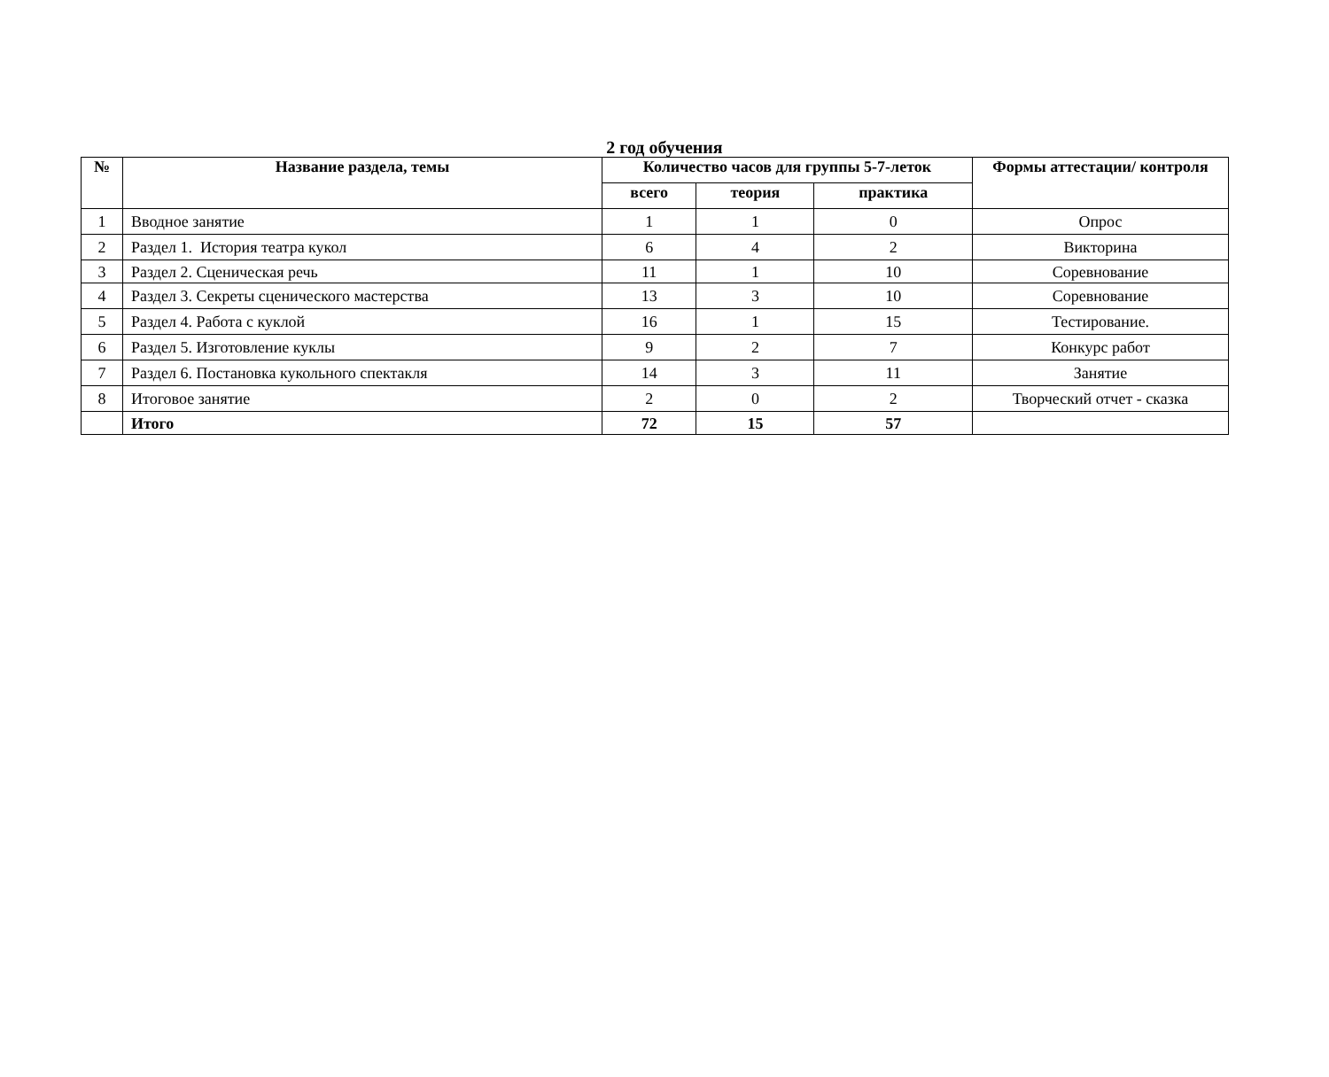2 год обучения
| № | Название раздела, темы | Количество часов для группы 5-7-леток | | | Формы аттестации/ контроля |
| --- | --- | --- | --- | --- | --- |
| | | всего | теория | практика | |
| 1 | Вводное занятие | 1 | 1 | 0 | Опрос |
| 2 | Раздел 1. История театра кукол | 6 | 4 | 2 | Викторина |
| 3 | Раздел 2. Сценическая речь | 11 | 1 | 10 | Соревнование |
| 4 | Раздел 3. Секреты сценического мастерства | 13 | 3 | 10 | Соревнование |
| 5 | Раздел 4. Работа с куклой | 16 | 1 | 15 | Тестирование. |
| 6 | Раздел 5. Изготовление куклы | 9 | 2 | 7 | Конкурс работ |
| 7 | Раздел 6. Постановка кукольного спектакля | 14 | 3 | 11 | Занятие |
| 8 | Итоговое занятие | 2 | 0 | 2 | Творческий отчет - сказка |
| | Итого | 72 | 15 | 57 | |